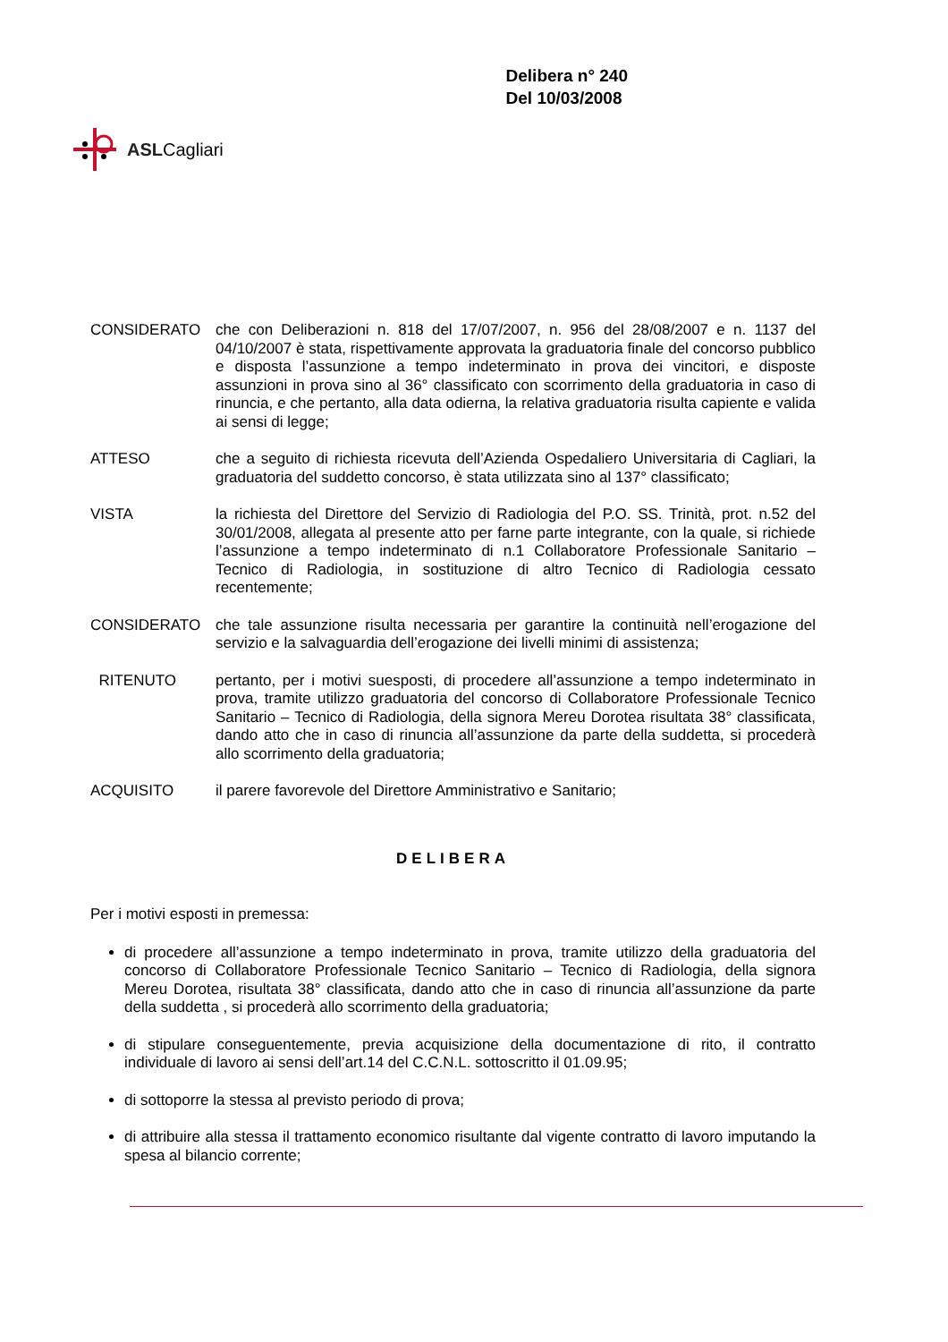ASLCagliari
Delibera n° 240
Del 10/03/2008
CONSIDERATO che con Deliberazioni n. 818 del 17/07/2007, n. 956 del 28/08/2007 e n. 1137 del 04/10/2007 è stata, rispettivamente approvata la graduatoria finale del concorso pubblico e disposta l’assunzione a tempo indeterminato in prova dei vincitori, e disposte assunzioni in prova sino al 36° classificato con scorrimento della graduatoria in caso di rinuncia, e che pertanto, alla data odierna, la relativa graduatoria risulta capiente e valida ai sensi di legge;
ATTESO che a seguito di richiesta ricevuta dell’Azienda Ospedaliero Universitaria di Cagliari, la graduatoria del suddetto concorso, è stata utilizzata sino al 137° classificato;
VISTA la richiesta del Direttore del Servizio di Radiologia del P.O. SS. Trinità, prot. n.52 del 30/01/2008, allegata al presente atto per farne parte integrante, con la quale, si richiede l’assunzione a tempo indeterminato di n.1 Collaboratore Professionale Sanitario – Tecnico di Radiologia, in sostituzione di altro Tecnico di Radiologia cessato recentemente;
CONSIDERATO che tale assunzione risulta necessaria per garantire la continuità nell’erogazione del servizio e la salvaguardia dell’erogazione dei livelli minimi di assistenza;
RITENUTO pertanto, per i motivi suesposti, di procedere all’assunzione a tempo indeterminato in prova, tramite utilizzo graduatoria del concorso di Collaboratore Professionale Tecnico Sanitario – Tecnico di Radiologia, della signora Mereu Dorotea risultata 38° classificata, dando atto che in caso di rinuncia all’assunzione da parte della suddetta, si procederà allo scorrimento della graduatoria;
ACQUISITO il parere favorevole del Direttore Amministrativo e Sanitario;
DELIBERA
Per i motivi esposti in premessa:
di procedere all’assunzione a tempo indeterminato in prova, tramite utilizzo della graduatoria del concorso di Collaboratore Professionale Tecnico Sanitario – Tecnico di Radiologia, della signora Mereu Dorotea, risultata 38° classificata, dando atto che in caso di rinuncia all’assunzione da parte della suddetta , si procederà allo scorrimento della graduatoria;
di stipulare conseguentemente, previa acquisizione della documentazione di rito, il contratto individuale di lavoro ai sensi dell’art.14 del C.C.N.L. sottoscritto il 01.09.95;
di sottoporre la stessa al previsto periodo di prova;
di attribuire alla stessa il trattamento economico risultante dal vigente contratto di lavoro imputando la spesa al bilancio corrente;